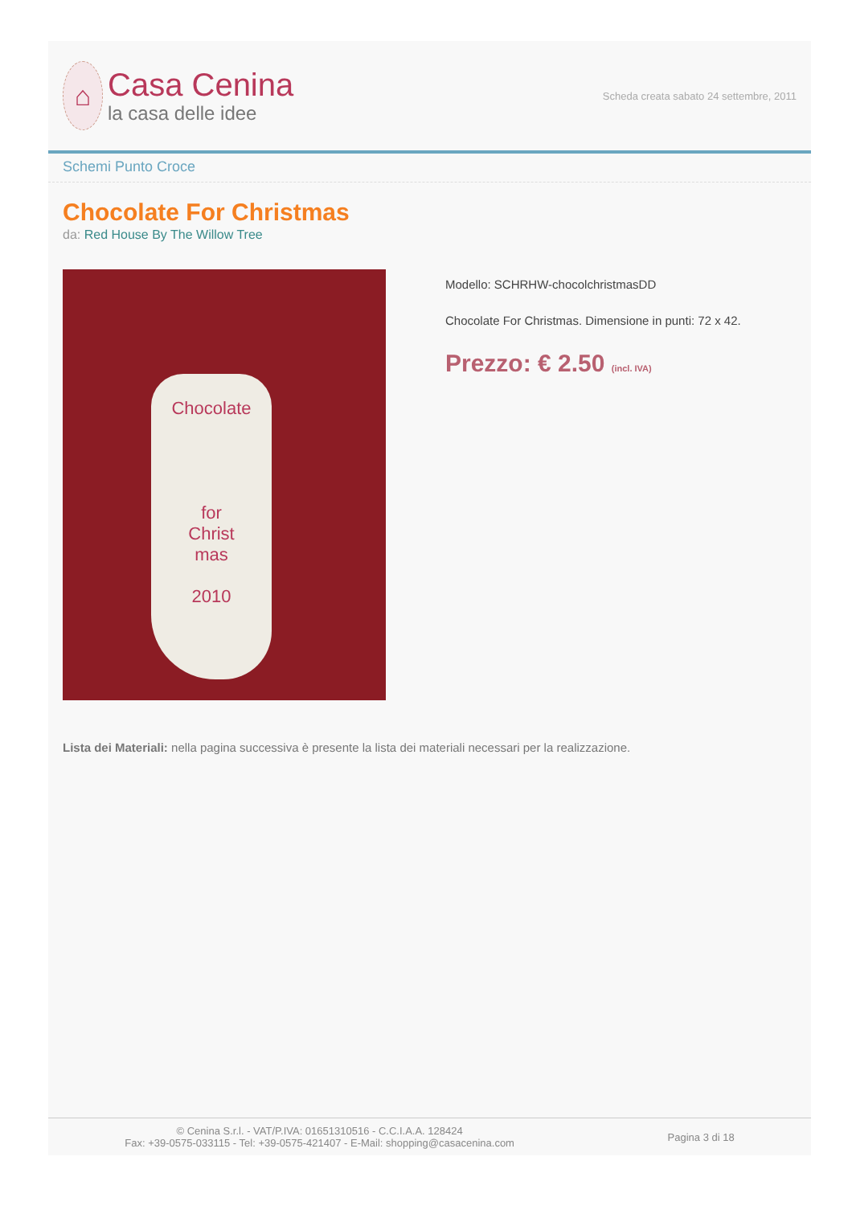⌂
Casa Cenina
la casa delle idee
Scheda creata sabato 24 settembre, 2011
Schemi Punto Croce
Chocolate For Christmas
da: Red House By The Willow Tree
Chocolate
for
Christ
mas
2010
Modello: SCHRHW-chocolchristmasDD
Chocolate For Christmas. Dimensione in punti: 72 x 42.
Prezzo: € 2.50 (incl. IVA)
Lista dei Materiali: nella pagina successiva è presente la lista dei materiali necessari per la realizzazione.
© Cenina S.r.l. - VAT/P.IVA: 01651310516 - C.C.I.A.A. 128424
Fax: +39-0575-033115 - Tel: +39-0575-421407 - E-Mail: shopping@casacenina.com
Pagina 3 di 18